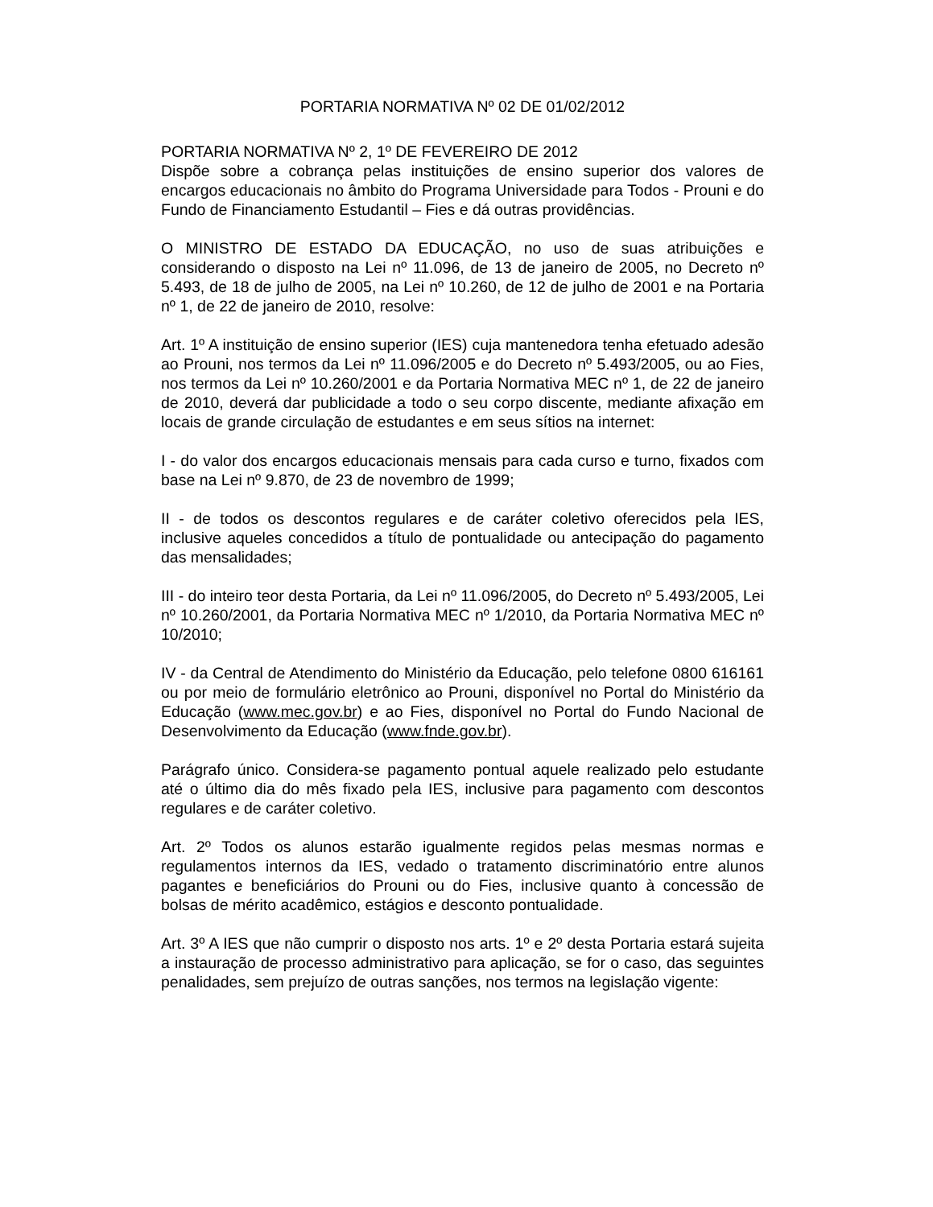PORTARIA NORMATIVA Nº 02 DE 01/02/2012
PORTARIA NORMATIVA Nº 2, 1º DE FEVEREIRO DE 2012
Dispõe sobre a cobrança pelas instituições de ensino superior dos valores de encargos educacionais no âmbito do Programa Universidade para Todos - Prouni e do Fundo de Financiamento Estudantil – Fies e dá outras providências.
O MINISTRO DE ESTADO DA EDUCAÇÃO, no uso de suas atribuições e considerando o disposto na Lei nº 11.096, de 13 de janeiro de 2005, no Decreto nº 5.493, de 18 de julho de 2005, na Lei nº 10.260, de 12 de julho de 2001 e na Portaria nº 1, de 22 de janeiro de 2010, resolve:
Art. 1º A instituição de ensino superior (IES) cuja mantenedora tenha efetuado adesão ao Prouni, nos termos da Lei nº 11.096/2005 e do Decreto nº 5.493/2005, ou ao Fies, nos termos da Lei nº 10.260/2001 e da Portaria Normativa MEC nº 1, de 22 de janeiro de 2010, deverá dar publicidade a todo o seu corpo discente, mediante afixação em locais de grande circulação de estudantes e em seus sítios na internet:
I - do valor dos encargos educacionais mensais para cada curso e turno, fixados com base na Lei nº 9.870, de 23 de novembro de 1999;
II - de todos os descontos regulares e de caráter coletivo oferecidos pela IES, inclusive aqueles concedidos a título de pontualidade ou antecipação do pagamento das mensalidades;
III - do inteiro teor desta Portaria, da Lei nº 11.096/2005, do Decreto nº 5.493/2005, Lei nº 10.260/2001, da Portaria Normativa MEC nº 1/2010, da Portaria Normativa MEC nº 10/2010;
IV - da Central de Atendimento do Ministério da Educação, pelo telefone 0800 616161 ou por meio de formulário eletrônico ao Prouni, disponível no Portal do Ministério da Educação (www.mec.gov.br) e ao Fies, disponível no Portal do Fundo Nacional de Desenvolvimento da Educação (www.fnde.gov.br).
Parágrafo único. Considera-se pagamento pontual aquele realizado pelo estudante até o último dia do mês fixado pela IES, inclusive para pagamento com descontos regulares e de caráter coletivo.
Art. 2º Todos os alunos estarão igualmente regidos pelas mesmas normas e regulamentos internos da IES, vedado o tratamento discriminatório entre alunos pagantes e beneficiários do Prouni ou do Fies, inclusive quanto à concessão de bolsas de mérito acadêmico, estágios e desconto pontualidade.
Art. 3º A IES que não cumprir o disposto nos arts. 1º e 2º desta Portaria estará sujeita a instauração de processo administrativo para aplicação, se for o caso, das seguintes penalidades, sem prejuízo de outras sanções, nos termos na legislação vigente: